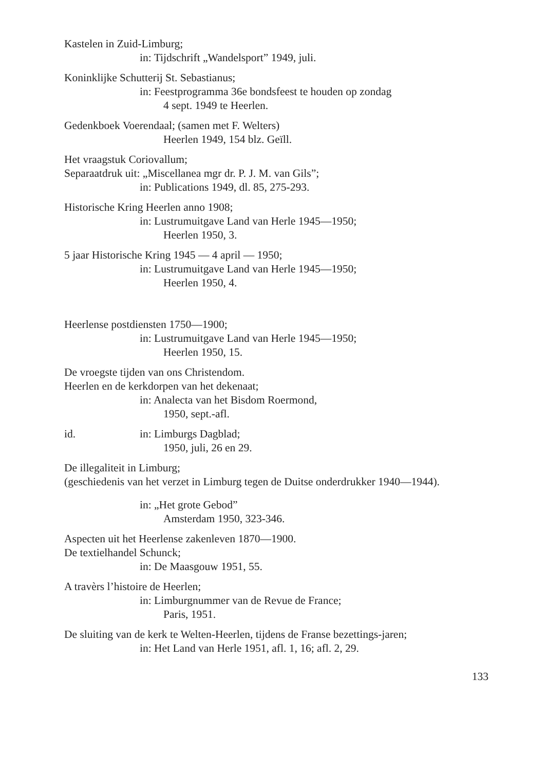Kastelen in Zuid-Limburg;
in: Tijdschrift „Wandelsport” 1949, juli.
Koninklijke Schutterij St. Sebastianus;
in: Feestprogramma 36e bondsfeest te houden op zondag
4 sept. 1949 te Heerlen.
Gedenkboek Voerendaal; (samen met F. Welters)
Heerlen 1949, 154 blz. Geïll.
Het vraagstuk Coriovallum;
Separaatdruk uit: „Miscellanea mgr dr. P. J. M. van Gils”;
in: Publications 1949, dl. 85, 275-293.
Historische Kring Heerlen anno 1908;
in: Lustrumuitgave Land van Herle 1945—1950;
Heerlen 1950, 3.
5 jaar Historische Kring 1945 — 4 april — 1950;
in: Lustrumuitgave Land van Herle 1945—1950;
Heerlen 1950, 4.
Heerlense postdiensten 1750—1900;
in: Lustrumuitgave Land van Herle 1945—1950;
Heerlen 1950, 15.
De vroegste tijden van ons Christendom.
Heerlen en de kerkdorpen van het dekenaat;
in: Analecta van het Bisdom Roermond,
1950, sept.-afl.
id. in: Limburgs Dagblad;
1950, juli, 26 en 29.
De illegaliteit in Limburg;
(geschiedenis van het verzet in Limburg tegen de Duitse onderdrukker 1940—1944).
in: „Het grote Gebod”
Amsterdam 1950, 323-346.
Aspecten uit het Heerlense zakenleven 1870—1900.
De textielhandel Schunck;
in: De Maasgouw 1951, 55.
A travèrs l’histoire de Heerlen;
in: Limburgnummer van de Revue de France;
Paris, 1951.
De sluiting van de kerk te Welten-Heerlen, tijdens de Franse bezettings-jaren;
in: Het Land van Herle 1951, afl. 1, 16; afl. 2, 29.
133